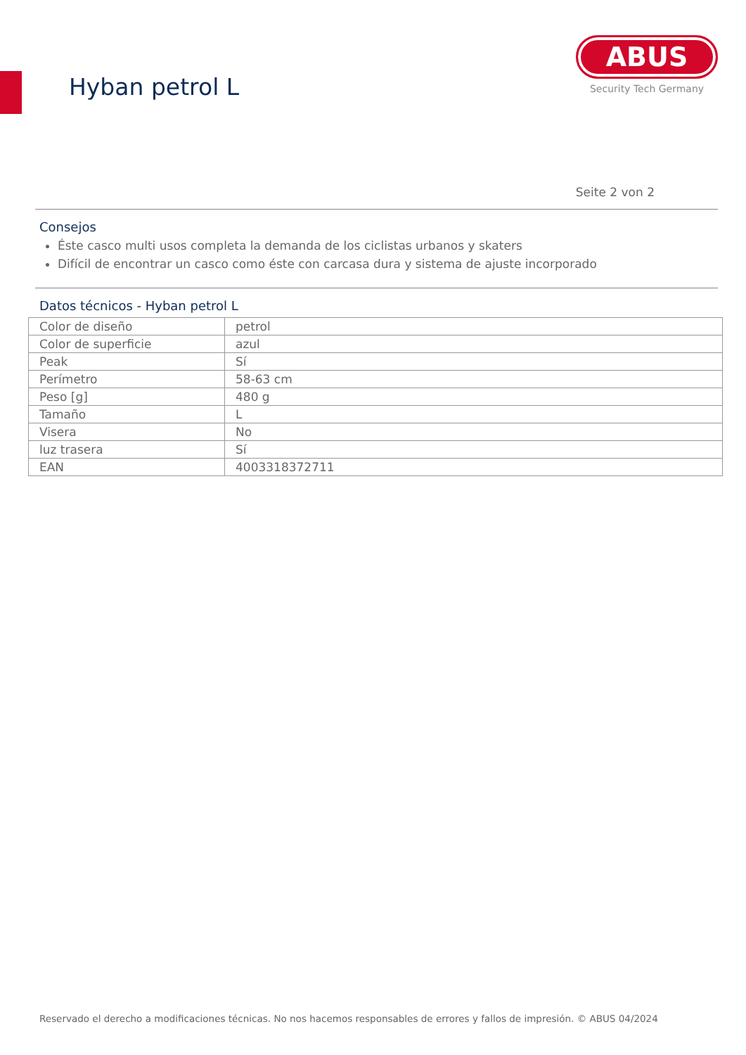Hyban petrol L
ABUS
Security Tech Germany
Seite 2 von 2
Consejos
Éste casco multi usos completa la demanda de los ciclistas urbanos y skaters
Difícil de encontrar un casco como éste con carcasa dura y sistema de ajuste incorporado
Datos técnicos - Hyban petrol L
| Color de diseño | petrol |
| Color de superficie | azul |
| Peak | Sí |
| Perímetro | 58-63 cm |
| Peso [g] | 480 g |
| Tamaño | L |
| Visera | No |
| luz trasera | Sí |
| EAN | 4003318372711 |
Reservado el derecho a modificaciones técnicas. No nos hacemos responsables de errores y fallos de impresión. © ABUS 04/2024